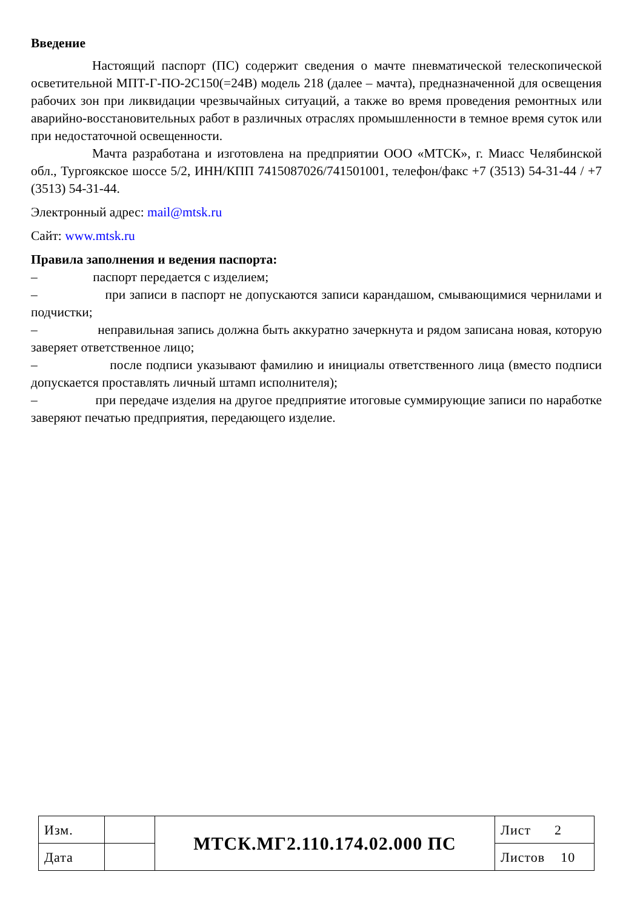Введение
Настоящий паспорт (ПС) содержит сведения о мачте пневматической телескопической осветительной МПТ-Г-ПО-2С150(=24В) модель 218 (далее – мачта), предназначенной для освещения рабочих зон при ликвидации чрезвычайных ситуаций, а также во время проведения ремонтных или аварийно-восстановительных работ в различных отраслях промышленности в темное время суток или при недостаточной освещенности.
Мачта разработана и изготовлена на предприятии ООО «МТСК», г. Миасс Челябинской обл., Тургоякское шоссе 5/2, ИНН/КПП 7415087026/741501001, телефон/факс +7 (3513) 54-31-44 / +7 (3513) 54-31-44.
Электронный адрес: mail@mtsk.ru
Сайт: www.mtsk.ru
Правила заполнения и ведения паспорта:
– паспорт передается с изделием;
– при записи в паспорт не допускаются записи карандашом, смывающимися чернилами и подчистки;
– неправильная запись должна быть аккуратно зачеркнута и рядом записана новая, которую заверяет ответственное лицо;
– после подписи указывают фамилию и инициалы ответственного лица (вместо подписи допускается проставлять личный штамп исполнителя);
– при передаче изделия на другое предприятие итоговые суммирующие записи по наработке заверяют печатью предприятия, передающего изделие.
| Изм. | | МТСК.МГ2.110.174.02.000 ПС | Лист 2 |
| Дата | | | Листов 10 |